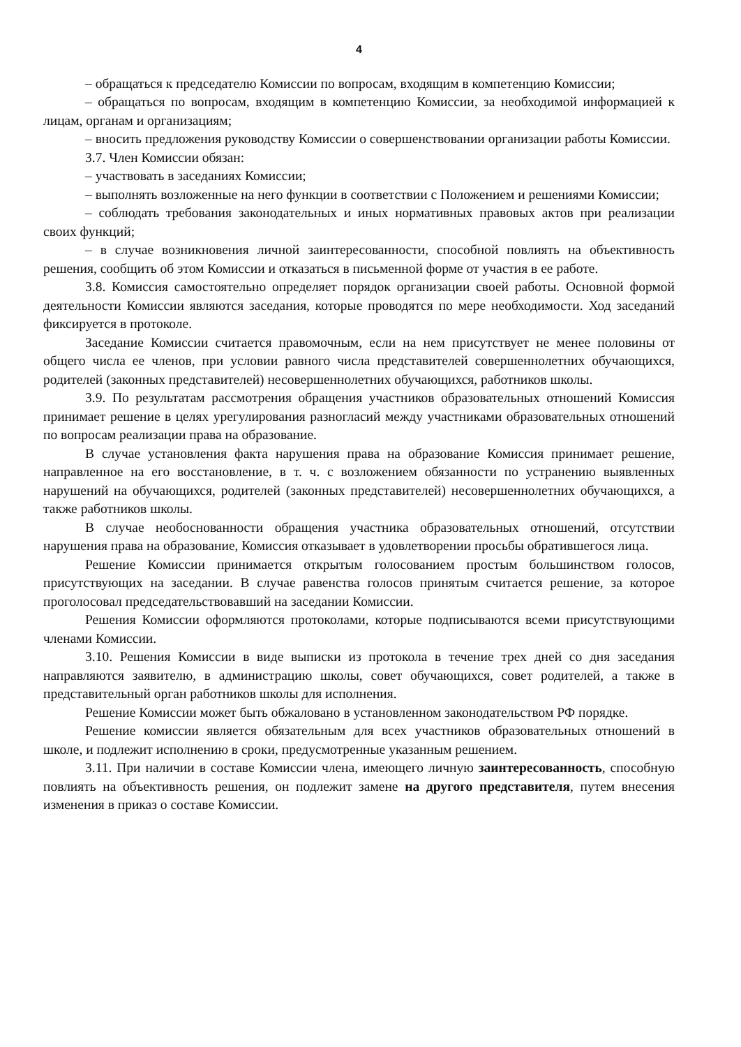4
– обращаться к председателю Комиссии по вопросам, входящим в компетенцию Комиссии;
– обращаться по вопросам, входящим в компетенцию Комиссии, за необходимой информацией к лицам, органам и организациям;
– вносить предложения руководству Комиссии о совершенствовании организации работы Комиссии.
3.7. Член Комиссии обязан:
– участвовать в заседаниях Комиссии;
– выполнять возложенные на него функции в соответствии с Положением и решениями Комиссии;
– соблюдать требования законодательных и иных нормативных правовых актов при реализации своих функций;
– в случае возникновения личной заинтересованности, способной повлиять на объективность решения, сообщить об этом Комиссии и отказаться в письменной форме от участия в ее работе.
3.8. Комиссия самостоятельно определяет порядок организации своей работы. Основной формой деятельности Комиссии являются заседания, которые проводятся по мере необходимости. Ход заседаний фиксируется в протоколе.
Заседание Комиссии считается правомочным, если на нем присутствует не менее половины от общего числа ее членов, при условии равного числа представителей совершеннолетних обучающихся, родителей (законных представителей) несовершеннолетних обучающихся, работников школы.
3.9. По результатам рассмотрения обращения участников образовательных отношений Комиссия принимает решение в целях урегулирования разногласий между участниками образовательных отношений по вопросам реализации права на образование.
В случае установления факта нарушения права на образование Комиссия принимает решение, направленное на его восстановление, в т. ч. с возложением обязанности по устранению выявленных нарушений на обучающихся, родителей (законных представителей) несовершеннолетних обучающихся, а также работников школы.
В случае необоснованности обращения участника образовательных отношений, отсутствии нарушения права на образование, Комиссия отказывает в удовлетворении просьбы обратившегося лица.
Решение Комиссии принимается открытым голосованием простым большинством голосов, присутствующих на заседании. В случае равенства голосов принятым считается решение, за которое проголосовал председательствовавший на заседании Комиссии.
Решения Комиссии оформляются протоколами, которые подписываются всеми присутствующими членами Комиссии.
3.10. Решения Комиссии в виде выписки из протокола в течение трех дней со дня заседания направляются заявителю, в администрацию школы, совет обучающихся, совет родителей, а также в представительный орган работников школы для исполнения.
Решение Комиссии может быть обжаловано в установленном законодательством РФ порядке.
Решение комиссии является обязательным для всех участников образовательных отношений в школе, и подлежит исполнению в сроки, предусмотренные указанным решением.
3.11. При наличии в составе Комиссии члена, имеющего личную заинтересованность, способную повлиять на объективность решения, он подлежит замене на другого представителя, путем внесения изменения в приказ о составе Комиссии.